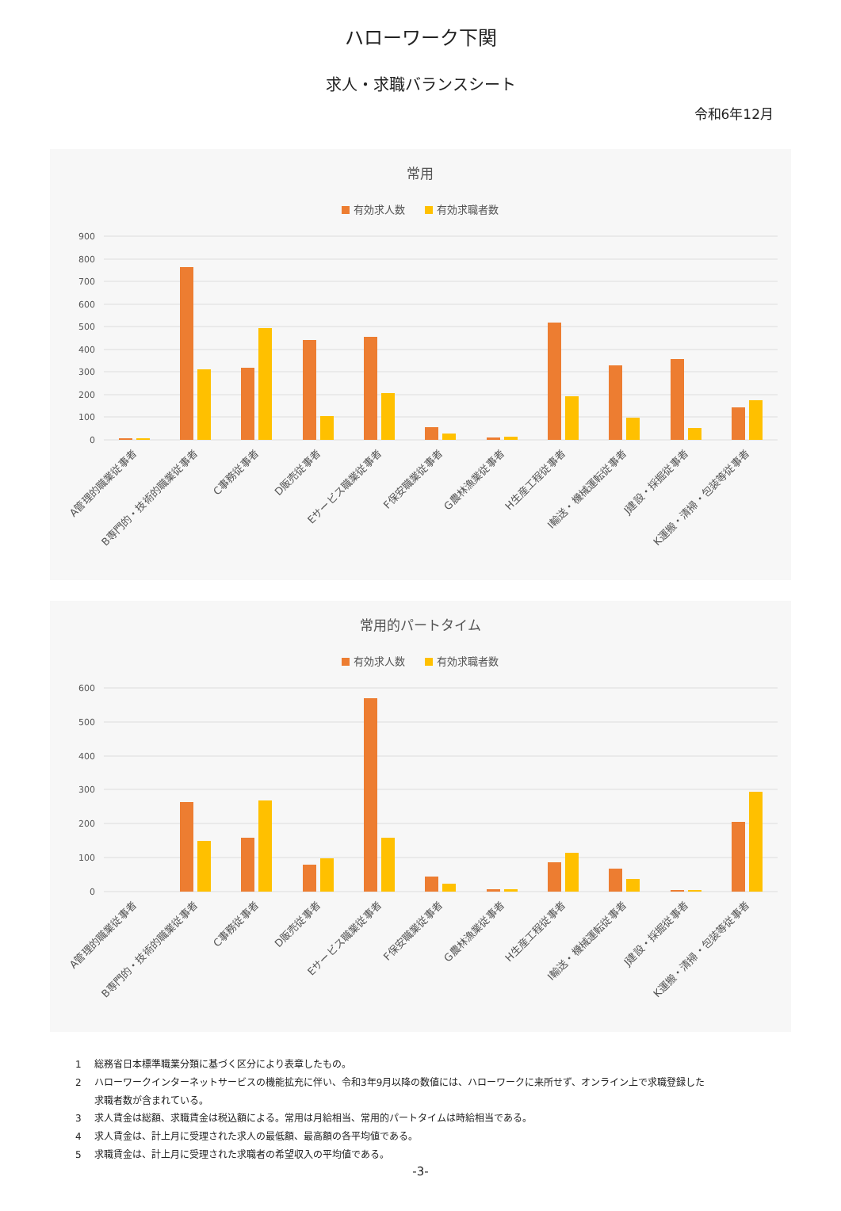ハローワーク下関
求人・求職バランスシート
令和6年12月
常用
有効求人数
有効求職者数
900
800
700
600
500
400
300
200
100
0
A管理的職業従事者
B専門的・技術的職業従事者
C事務従事者
D販売従事者
Eサービス職業従事者
F保安職業従事者
G農林漁業従事者
H生産工程従事者
I輸送・機械運転従事者
J建設・採掘従事者
K運搬・清掃・包装等従事者
常用的パートタイム
有効求人数
有効求職者数
600
500
400
300
200
100
0
A管理的職業従事者
B専門的・技術的職業従事者
C事務従事者
D販売従事者
Eサービス職業従事者
F保安職業従事者
G農林漁業従事者
H生産工程従事者
I輸送・機械運転従事者
J建設・採掘従事者
K運搬・清掃・包装等従事者
1 総務省日本標準職業分類に基づく区分により表章したもの。
2 ハローワークインターネットサービスの機能拡充に伴い、令和3年9月以降の数値には、ハローワークに来所せず、オンライン上で求職登録した
求職者数が含まれている。
3 求人賃金は総額、求職賃金は税込額による。常用は月給相当、常用的パートタイムは時給相当である。
4 求人賃金は、計上月に受理された求人の最低額、最高額の各平均値である。
5 求職賃金は、計上月に受理された求職者の希望収入の平均値である。
-3-